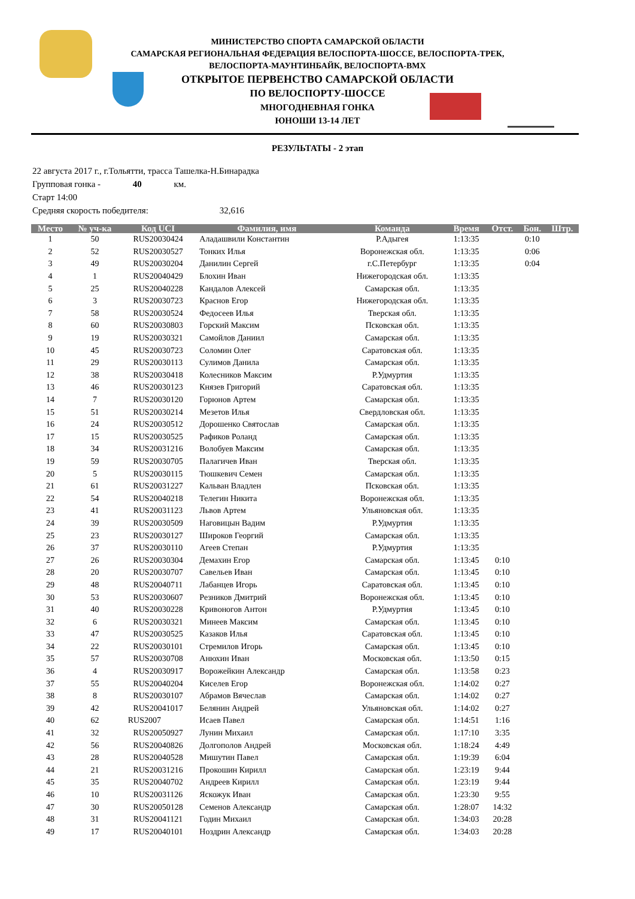МИНИСТЕРСТВО СПОРТА САМАРСКОЙ ОБЛАСТИ
САМАРСКАЯ РЕГИОНАЛЬНАЯ ФЕДЕРАЦИЯ ВЕЛОСПОРТА-ШОССЕ, ВЕЛОСПОРТА-ТРЕК,
ВЕЛОСПОРТА-МАУНТИНБАЙК, ВЕЛОСПОРТА-BMX
ОТКРЫТОЕ ПЕРВЕНСТВО САМАРСКОЙ ОБЛАСТИ
ПО ВЕЛОСПОРТУ-ШОССЕ
МНОГОДНЕВНАЯ ГОНКА
ЮНОШИ 13-14 ЛЕТ
РЕЗУЛЬТАТЫ - 2 этап
22 августа 2017 г., г.Тольятти, трасса Ташелка-Н.Бинарадка
Групповая гонка - 40 км.
Старт 14:00
Средняя скорость победителя: 32,616
| Место | № уч-ка | Код UCI | Фамилия, имя | Команда | Время | Отст. | Бон. | Штр. |
| --- | --- | --- | --- | --- | --- | --- | --- | --- |
| 1 | 50 | RUS20030424 | Аладашвили Константин | Р.Адыгея | 1:13:35 | | 0:10 | |
| 2 | 52 | RUS20030527 | Тонких Илья | Воронежская обл. | 1:13:35 | | 0:06 | |
| 3 | 49 | RUS20030204 | Данилин Сергей | г.С.Петербург | 1:13:35 | | 0:04 | |
| 4 | 1 | RUS20040429 | Блохин Иван | Нижегородская обл. | 1:13:35 | | | |
| 5 | 25 | RUS20040228 | Кандалов Алексей | Самарская обл. | 1:13:35 | | | |
| 6 | 3 | RUS20030723 | Краснов Егор | Нижегородская обл. | 1:13:35 | | | |
| 7 | 58 | RUS20030524 | Федосеев Илья | Тверская обл. | 1:13:35 | | | |
| 8 | 60 | RUS20030803 | Горский Максим | Псковская обл. | 1:13:35 | | | |
| 9 | 19 | RUS20030321 | Самойлов Даниил | Самарская обл. | 1:13:35 | | | |
| 10 | 45 | RUS20030723 | Соломин Олег | Саратовская обл. | 1:13:35 | | | |
| 11 | 29 | RUS20030113 | Сулимов Данила | Самарская обл. | 1:13:35 | | | |
| 12 | 38 | RUS20030418 | Колесников Максим | Р.Удмуртия | 1:13:35 | | | |
| 13 | 46 | RUS20030123 | Князев Григорий | Саратовская обл. | 1:13:35 | | | |
| 14 | 7 | RUS20030120 | Горюнов Артем | Самарская обл. | 1:13:35 | | | |
| 15 | 51 | RUS20030214 | Мезетов Илья | Свердловская обл. | 1:13:35 | | | |
| 16 | 24 | RUS20030512 | Дорошенко Святослав | Самарская обл. | 1:13:35 | | | |
| 17 | 15 | RUS20030525 | Рафиков Роланд | Самарская обл. | 1:13:35 | | | |
| 18 | 34 | RUS20031216 | Волобуев Максим | Самарская обл. | 1:13:35 | | | |
| 19 | 59 | RUS20030705 | Палагичев Иван | Тверская обл. | 1:13:35 | | | |
| 20 | 5 | RUS20030115 | Тюшкевич Семен | Самарская обл. | 1:13:35 | | | |
| 21 | 61 | RUS20031227 | Кальван Владлен | Псковская обл. | 1:13:35 | | | |
| 22 | 54 | RUS20040218 | Телегин Никита | Воронежская обл. | 1:13:35 | | | |
| 23 | 41 | RUS20031123 | Львов Артем | Ульяновская обл. | 1:13:35 | | | |
| 24 | 39 | RUS20030509 | Наговицын Вадим | Р.Удмуртия | 1:13:35 | | | |
| 25 | 23 | RUS20030127 | Широков Георгий | Самарская обл. | 1:13:35 | | | |
| 26 | 37 | RUS20030110 | Агеев Степан | Р.Удмуртия | 1:13:35 | | | |
| 27 | 26 | RUS20030304 | Демахин Егор | Самарская обл. | 1:13:45 | 0:10 | | |
| 28 | 20 | RUS20030707 | Савельев Иван | Самарская обл. | 1:13:45 | 0:10 | | |
| 29 | 48 | RUS20040711 | Лабанцев Игорь | Саратовская обл. | 1:13:45 | 0:10 | | |
| 30 | 53 | RUS20030607 | Резников Дмитрий | Воронежская обл. | 1:13:45 | 0:10 | | |
| 31 | 40 | RUS20030228 | Кривоногов Антон | Р.Удмуртия | 1:13:45 | 0:10 | | |
| 32 | 6 | RUS20030321 | Минеев Максим | Самарская обл. | 1:13:45 | 0:10 | | |
| 33 | 47 | RUS20030525 | Казаков Илья | Саратовская обл. | 1:13:45 | 0:10 | | |
| 34 | 22 | RUS20030101 | Стремилов Игорь | Самарская обл. | 1:13:45 | 0:10 | | |
| 35 | 57 | RUS20030708 | Анюхин Иван | Московская обл. | 1:13:50 | 0:15 | | |
| 36 | 4 | RUS20030917 | Ворожейкин Александр | Самарская обл. | 1:13:58 | 0:23 | | |
| 37 | 55 | RUS20040204 | Киселев Егор | Воронежская обл. | 1:14:02 | 0:27 | | |
| 38 | 8 | RUS20030107 | Абрамов Вячеслав | Самарская обл. | 1:14:02 | 0:27 | | |
| 39 | 42 | RUS20041017 | Белянин Андрей | Ульяновская обл. | 1:14:02 | 0:27 | | |
| 40 | 62 | RUS2007 | Исаев Павел | Самарская обл. | 1:14:51 | 1:16 | | |
| 41 | 32 | RUS20050927 | Лунин Михаил | Самарская обл. | 1:17:10 | 3:35 | | |
| 42 | 56 | RUS20040826 | Долгополов Андрей | Московская обл. | 1:18:24 | 4:49 | | |
| 43 | 28 | RUS20040528 | Мишутин Павел | Самарская обл. | 1:19:39 | 6:04 | | |
| 44 | 21 | RUS20031216 | Прокошин Кирилл | Самарская обл. | 1:23:19 | 9:44 | | |
| 45 | 35 | RUS20040702 | Андреев Кирилл | Самарская обл. | 1:23:19 | 9:44 | | |
| 46 | 10 | RUS20031126 | Яскожук Иван | Самарская обл. | 1:23:30 | 9:55 | | |
| 47 | 30 | RUS20050128 | Семенов Александр | Самарская обл. | 1:28:07 | 14:32 | | |
| 48 | 31 | RUS20041121 | Годин Михаил | Самарская обл. | 1:34:03 | 20:28 | | |
| 49 | 17 | RUS20040101 | Ноздрин Александр | Самарская обл. | 1:34:03 | 20:28 | | |